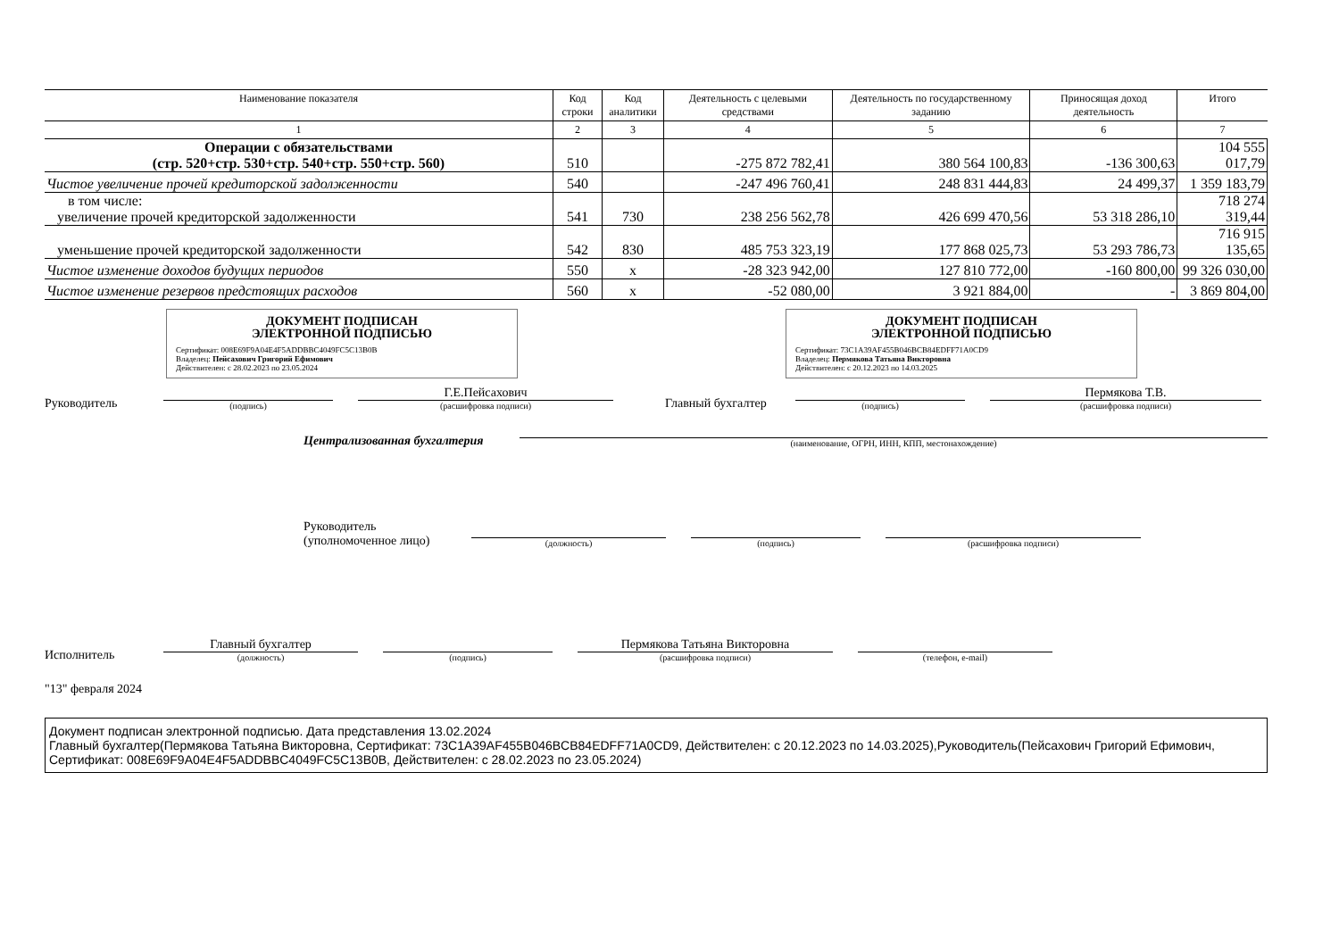| Наименование показателя | Код строки | Код аналитики | Деятельность с целевыми средствами | Деятельность по государственному заданию | Приносящая доход деятельность | Итого |
| --- | --- | --- | --- | --- | --- | --- |
| 1 | 2 | 3 | 4 | 5 | 6 | 7 |
| Операции с обязательствами (стр. 520+стр. 530+стр. 540+стр. 550+стр. 560) | 510 | | -275 872 782,41 | 380 564 100,83 | -136 300,63 | 104 555 017,79 |
| Чистое увеличение прочей кредиторской задолженности | 540 | | -247 496 760,41 | 248 831 444,83 | 24 499,37 | 1 359 183,79 |
| в том числе: увеличение прочей кредиторской задолженности | 541 | 730 | 238 256 562,78 | 426 699 470,56 | 53 318 286,10 | 718 274 319,44 |
| уменьшение прочей кредиторской задолженности | 542 | 830 | 485 753 323,19 | 177 868 025,73 | 53 293 786,73 | 716 915 135,65 |
| Чистое изменение доходов будущих периодов | 550 | x | -28 323 942,00 | 127 810 772,00 | -160 800,00 | 99 326 030,00 |
| Чистое изменение резервов предстоящих расходов | 560 | x | -52 080,00 | 3 921 884,00 | - | 3 869 804,00 |
ДОКУМЕНТ ПОДПИСАН
ЭЛЕКТРОННОЙ ПОДПИСЬЮ
Сертификат: 008E69F9A04E4F5ADDBBC4049FC5C13B0B
Владелец: Пейсахович Григорий Ефимович
Действителен: с 28.02.2023 по 23.05.2024
ДОКУМЕНТ ПОДПИСАН
ЭЛЕКТРОННОЙ ПОДПИСЬЮ
Сертификат: 73C1A39AF455B046BCB84EDFF71A0CD9
Владелец: Пермякова Татьяна Викторовна
Действителен: с 20.12.2023 по 14.03.2025
Руководитель (подпись) Г.Е.Пейсахович
(расшифровка подписи) Главный бухгалтер (подпись) Пермякова Т.В.
(расшифровка подписи)
Централизованная бухгалтерия (наименование, ОГРН, ИНН, КПП, местонахождение)
Руководитель
(уполномоченное лицо) (должность) (подпись) (расшифровка подписи)
Исполнитель Главный бухгалтер
(должность) (подпись) Пермякова Татьяна Викторовна
(расшифровка подписи) (телефон, e-mail)
"13" февраля 2024
Документ подписан электронной подписью. Дата представления 13.02.2024
Главный бухгалтер(Пермякова Татьяна Викторовна, Сертификат: 73C1A39AF455B046BCB84EDFF71A0CD9, Действителен: с 20.12.2023 по 14.03.2025),Руководитель(Пейсахович Григорий Ефимович, Сертификат: 008E69F9A04E4F5ADDBBC4049FC5C13B0B, Действителен: с 28.02.2023 по 23.05.2024)